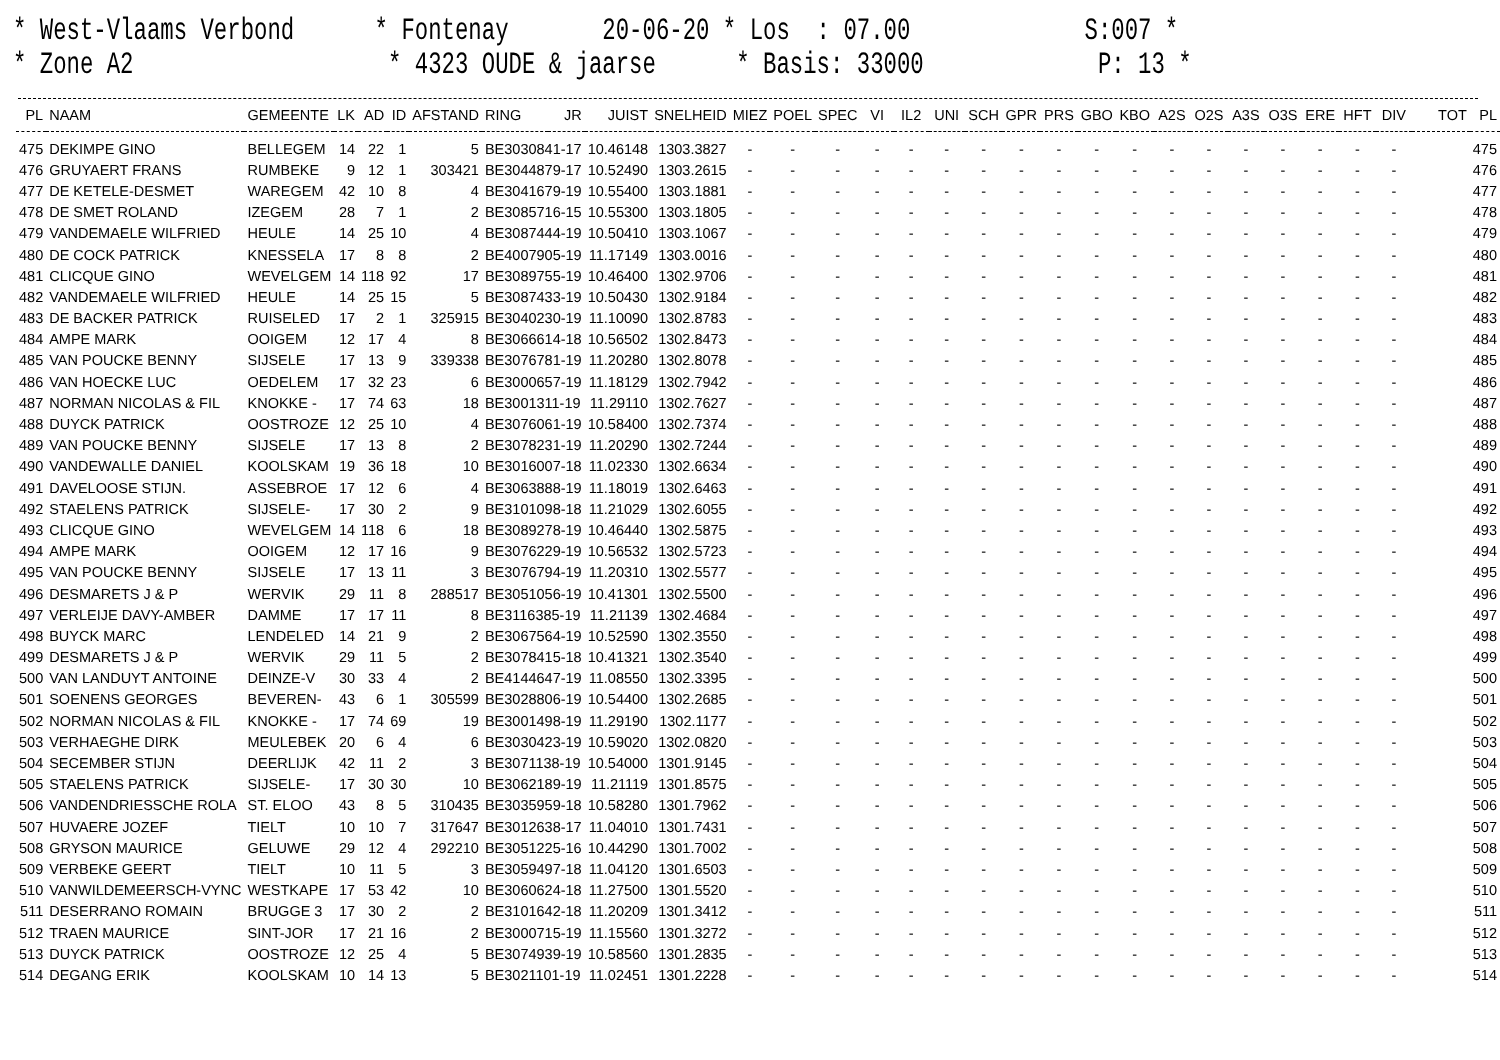* West-Vlaams Verbond * Fontenay 20-06-20 * Los : 07.00 S:007 * * Zone A2 * 4323 OUDE & jaarse * Basis: 33000 P: 13 *
| PL | NAAM | GEMEENTE | LK | AD | ID | AFSTAND | RING | JR | JUIST | SNELHEID | MIEZ | POEL | SPEC | VI | IL2 | UNI | SCH | GPR | PRS | GBO | KBO | A2S | O2S | A3S | O3S | ERE | HFT | DIV | TOT | PL |
| --- | --- | --- | --- | --- | --- | --- | --- | --- | --- | --- | --- | --- | --- | --- | --- | --- | --- | --- | --- | --- | --- | --- | --- | --- | --- | --- | --- | --- | --- | --- |
| 475 | DEKIMPE GINO | BELLEGEM | 14 | 22 | 1 | 5 | BE3030841-17 | | 10.46148 | 1303.3827 | - | - | - | - | - | - | - | - | - | - | - | - | - | - | - | - | - | - | | 475 |
| 476 | GRUYAERT FRANS | RUMBEKE | 9 | 12 | 1 | 303421 | BE3044879-17 | | 10.52490 | 1303.2615 | - | - | - | - | - | - | - | - | - | - | - | - | - | - | - | - | - | - | | 476 |
| 477 | DE KETELE-DESMET | WAREGEM | 42 | 10 | 8 | 4 | BE3041679-19 | | 10.55400 | 1303.1881 | - | - | - | - | - | - | - | - | - | - | - | - | - | - | - | - | - | - | | 477 |
| 478 | DE SMET ROLAND | IZEGEM | 28 | 7 | 1 | 2 | BE3085716-15 | | 10.55300 | 1303.1805 | - | - | - | - | - | - | - | - | - | - | - | - | - | - | - | - | - | - | | 478 |
| 479 | VANDEMAELE WILFRIED | HEULE | 14 | 25 | 10 | 4 | BE3087444-19 | | 10.50410 | 1303.1067 | - | - | - | - | - | - | - | - | - | - | - | - | - | - | - | - | - | - | | 479 |
| 480 | DE COCK PATRICK | KNESSELA | 17 | 8 | 8 | 2 | BE4007905-19 | | 11.17149 | 1303.0016 | - | - | - | - | - | - | - | - | - | - | - | - | - | - | - | - | - | - | | 480 |
| 481 | CLICQUE GINO | WEVELGEM | 14 | 118 | 92 | 17 | BE3089755-19 | | 10.46400 | 1302.9706 | - | - | - | - | - | - | - | - | - | - | - | - | - | - | - | - | - | - | | 481 |
| 482 | VANDEMAELE WILFRIED | HEULE | 14 | 25 | 15 | 5 | BE3087433-19 | | 10.50430 | 1302.9184 | - | - | - | - | - | - | - | - | - | - | - | - | - | - | - | - | - | - | | 482 |
| 483 | DE BACKER PATRICK | RUISELED | 17 | 2 | 1 | 325915 | BE3040230-19 | | 11.10090 | 1302.8783 | - | - | - | - | - | - | - | - | - | - | - | - | - | - | - | - | - | - | | 483 |
| 484 | AMPE MARK | OOIGEM | 12 | 17 | 4 | 8 | BE3066614-18 | | 10.56502 | 1302.8473 | - | - | - | - | - | - | - | - | - | - | - | - | - | - | - | - | - | - | | 484 |
| 485 | VAN POUCKE BENNY | SIJSELE | 17 | 13 | 9 | 339338 | BE3076781-19 | | 11.20280 | 1302.8078 | - | - | - | - | - | - | - | - | - | - | - | - | - | - | - | - | - | - | | 485 |
| 486 | VAN HOECKE LUC | OEDELEM | 17 | 32 | 23 | 6 | BE3000657-19 | | 11.18129 | 1302.7942 | - | - | - | - | - | - | - | - | - | - | - | - | - | - | - | - | - | - | | 486 |
| 487 | NORMAN NICOLAS & FIL | KNOKKE - | 17 | 74 | 63 | 18 | BE3001311-19 | | 11.29110 | 1302.7627 | - | - | - | - | - | - | - | - | - | - | - | - | - | - | - | - | - | - | | 487 |
| 488 | DUYCK PATRICK | OOSTROZE | 12 | 25 | 10 | 4 | BE3076061-19 | | 10.58400 | 1302.7374 | - | - | - | - | - | - | - | - | - | - | - | - | - | - | - | - | - | - | | 488 |
| 489 | VAN POUCKE BENNY | SIJSELE | 17 | 13 | 8 | 2 | BE3078231-19 | | 11.20290 | 1302.7244 | - | - | - | - | - | - | - | - | - | - | - | - | - | - | - | - | - | - | | 489 |
| 490 | VANDEWALLE DANIEL | KOOLSKAM | 19 | 36 | 18 | 10 | BE3016007-18 | | 11.02330 | 1302.6634 | - | - | - | - | - | - | - | - | - | - | - | - | - | - | - | - | - | - | | 490 |
| 491 | DAVELOOSE STIJN. | ASSEBROE | 17 | 12 | 6 | 4 | BE3063888-19 | | 11.18019 | 1302.6463 | - | - | - | - | - | - | - | - | - | - | - | - | - | - | - | - | - | - | | 491 |
| 492 | STAELENS PATRICK | SIJSELE- | 17 | 30 | 2 | 9 | BE3101098-18 | | 11.21029 | 1302.6055 | - | - | - | - | - | - | - | - | - | - | - | - | - | - | - | - | - | - | | 492 |
| 493 | CLICQUE GINO | WEVELGEM | 14 | 118 | 6 | 18 | BE3089278-19 | | 10.46440 | 1302.5875 | - | - | - | - | - | - | - | - | - | - | - | - | - | - | - | - | - | - | | 493 |
| 494 | AMPE MARK | OOIGEM | 12 | 17 | 16 | 9 | BE3076229-19 | | 10.56532 | 1302.5723 | - | - | - | - | - | - | - | - | - | - | - | - | - | - | - | - | - | - | | 494 |
| 495 | VAN POUCKE BENNY | SIJSELE | 17 | 13 | 11 | 3 | BE3076794-19 | | 11.20310 | 1302.5577 | - | - | - | - | - | - | - | - | - | - | - | - | - | - | - | - | - | - | | 495 |
| 496 | DESMARETS J & P | WERVIK | 29 | 11 | 8 | 288517 | BE3051056-19 | | 10.41301 | 1302.5500 | - | - | - | - | - | - | - | - | - | - | - | - | - | - | - | - | - | - | | 496 |
| 497 | VERLEIJE DAVY-AMBER | DAMME | 17 | 17 | 11 | 8 | BE3116385-19 | | 11.21139 | 1302.4684 | - | - | - | - | - | - | - | - | - | - | - | - | - | - | - | - | - | - | | 497 |
| 498 | BUYCK MARC | LENDELED | 14 | 21 | 9 | 2 | BE3067564-19 | | 10.52590 | 1302.3550 | - | - | - | - | - | - | - | - | - | - | - | - | - | - | - | - | - | - | | 498 |
| 499 | DESMARETS J & P | WERVIK | 29 | 11 | 5 | 2 | BE3078415-18 | | 10.41321 | 1302.3540 | - | - | - | - | - | - | - | - | - | - | - | - | - | - | - | - | - | - | | 499 |
| 500 | VAN LANDUYT ANTOINE | DEINZE-V | 30 | 33 | 4 | 2 | BE4144647-19 | | 11.08550 | 1302.3395 | - | - | - | - | - | - | - | - | - | - | - | - | - | - | - | - | - | - | | 500 |
| 501 | SOENENS GEORGES | BEVEREN- | 43 | 6 | 1 | 305599 | BE3028806-19 | | 10.54400 | 1302.2685 | - | - | - | - | - | - | - | - | - | - | - | - | - | - | - | - | - | - | | 501 |
| 502 | NORMAN NICOLAS & FIL | KNOKKE - | 17 | 74 | 69 | 19 | BE3001498-19 | | 11.29190 | 1302.1177 | - | - | - | - | - | - | - | - | - | - | - | - | - | - | - | - | - | - | | 502 |
| 503 | VERHAEGHE DIRK | MEULEBEK | 20 | 6 | 4 | 6 | BE3030423-19 | | 10.59020 | 1302.0820 | - | - | - | - | - | - | - | - | - | - | - | - | - | - | - | - | - | - | | 503 |
| 504 | SECEMBER STIJN | DEERLIJK | 42 | 11 | 2 | 3 | BE3071138-19 | | 10.54000 | 1301.9145 | - | - | - | - | - | - | - | - | - | - | - | - | - | - | - | - | - | - | | 504 |
| 505 | STAELENS PATRICK | SIJSELE- | 17 | 30 | 30 | 10 | BE3062189-19 | | 11.21119 | 1301.8575 | - | - | - | - | - | - | - | - | - | - | - | - | - | - | - | - | - | - | | 505 |
| 506 | VANDENDRIESSCHE ROLA | ST. ELOO | 43 | 8 | 5 | 310435 | BE3035959-18 | | 10.58280 | 1301.7962 | - | - | - | - | - | - | - | - | - | - | - | - | - | - | - | - | - | - | | 506 |
| 507 | HUVAERE JOZEF | TIELT | 10 | 10 | 7 | 317647 | BE3012638-17 | | 11.04010 | 1301.7431 | - | - | - | - | - | - | - | - | - | - | - | - | - | - | - | - | - | - | | 507 |
| 508 | GRYSON MAURICE | GELUWE | 29 | 12 | 4 | 292210 | BE3051225-16 | | 10.44290 | 1301.7002 | - | - | - | - | - | - | - | - | - | - | - | - | - | - | - | - | - | - | | 508 |
| 509 | VERBEKE GEERT | TIELT | 10 | 11 | 5 | 3 | BE3059497-18 | | 11.04120 | 1301.6503 | - | - | - | - | - | - | - | - | - | - | - | - | - | - | - | - | - | - | | 509 |
| 510 | VANWILDEMEERSCH-VYNC | WESTKAPE | 17 | 53 | 42 | 10 | BE3060624-18 | | 11.27500 | 1301.5520 | - | - | - | - | - | - | - | - | - | - | - | - | - | - | - | - | - | - | | 510 |
| 511 | DESERRANO ROMAIN | BRUGGE 3 | 17 | 30 | 2 | 2 | BE3101642-18 | | 11.20209 | 1301.3412 | - | - | - | - | - | - | - | - | - | - | - | - | - | - | - | - | - | - | | 511 |
| 512 | TRAEN MAURICE | SINT-JOR | 17 | 21 | 16 | 2 | BE3000715-19 | | 11.15560 | 1301.3272 | - | - | - | - | - | - | - | - | - | - | - | - | - | - | - | - | - | - | | 512 |
| 513 | DUYCK PATRICK | OOSTROZE | 12 | 25 | 4 | 5 | BE3074939-19 | | 10.58560 | 1301.2835 | - | - | - | - | - | - | - | - | - | - | - | - | - | - | - | - | - | - | | 513 |
| 514 | DEGANG ERIK | KOOLSKAM | 10 | 14 | 13 | 5 | BE3021101-19 | | 11.02451 | 1301.2228 | - | - | - | - | - | - | - | - | - | - | - | - | - | - | - | - | - | - | | 514 |